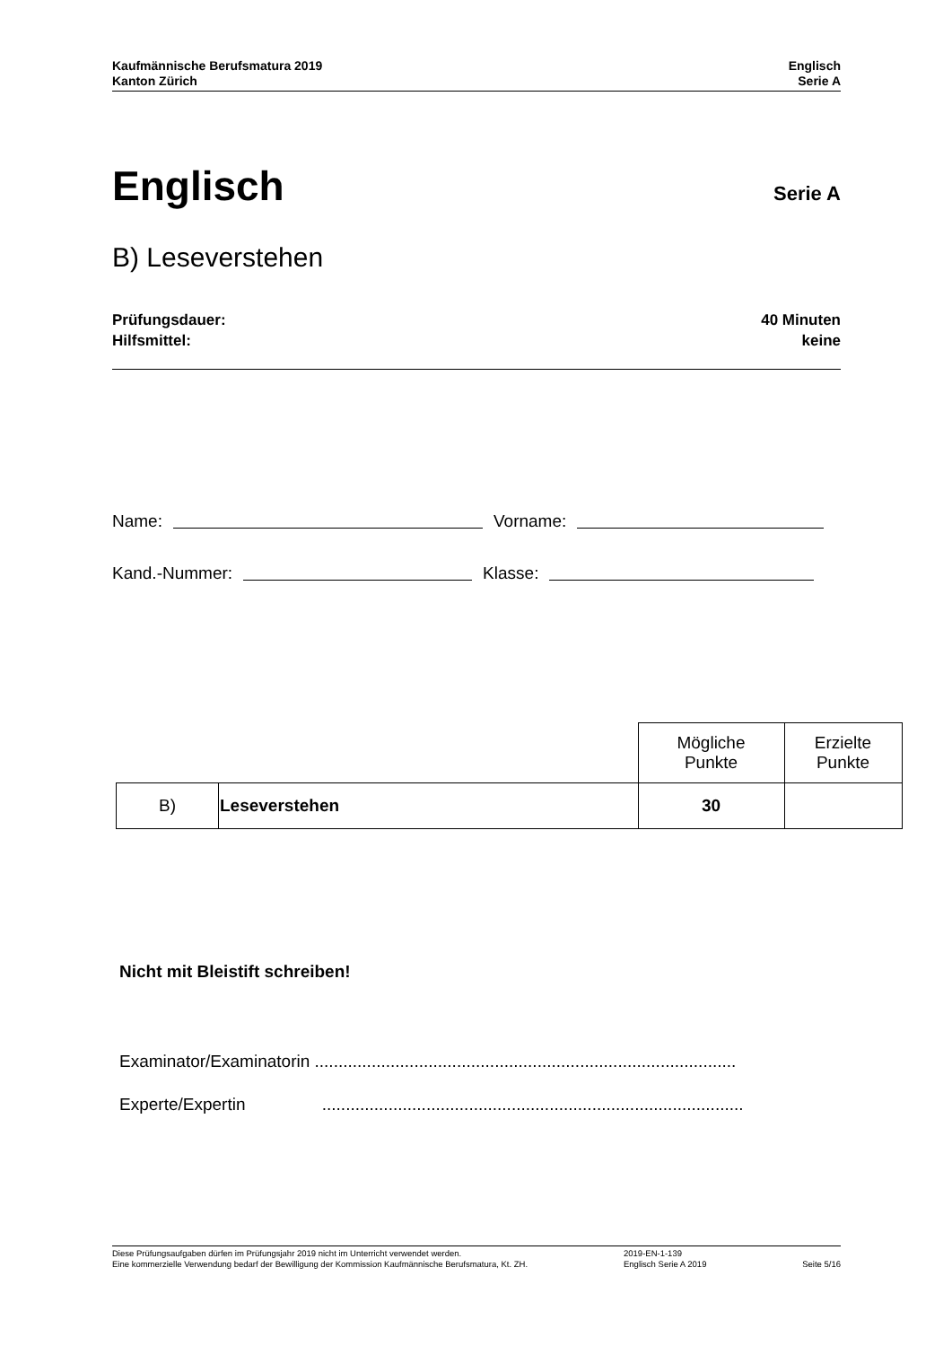Kaufmännische Berufsmatura 2019
Kanton Zürich
Englisch
Serie A
Englisch
Serie A
B) Leseverstehen
Prüfungsdauer:
Hilfsmittel:
40 Minuten
keine
Name: Vorname:
Kand.-Nummer: Klasse:
| | | Mögliche Punkte | Erzielte Punkte |
| B) | Leseverstehen | 30 | |
Nicht mit Bleistift schreiben!
Examinator/Examinatorin .........................................................................................
Experte/Expertin .........................................................................................
Diese Prüfungsaufgaben dürfen im Prüfungsjahr 2019 nicht im Unterricht verwendet werden.
Eine kommerzielle Verwendung bedarf der Bewilligung der Kommission Kaufmännische Berufsmatura, Kt. ZH.
2019-EN-1-139
Englisch Serie A 2019
Seite 5/16